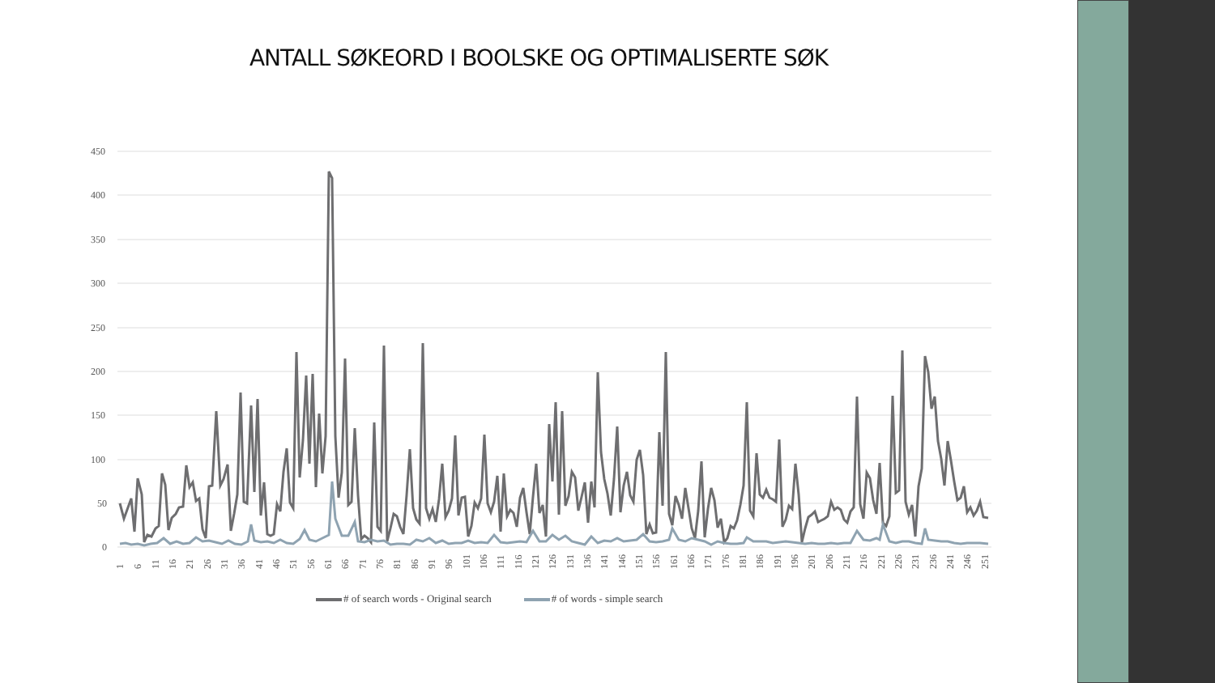ANTALL SØKEORD I BOOLSKE OG OPTIMALISERTE SØK
450
400
350
300
250
200
150
100
50
0
1
6
11
16
21
26
31
36
41
46
51
56
61
66
71
76
81
86
91
96
101
106
111
116
121
126
131
136
141
146
151
156
161
166
171
176
181
186
191
196
201
206
211
216
221
226
231
236
241
246
251
# of search words - Original search # of words - simple search